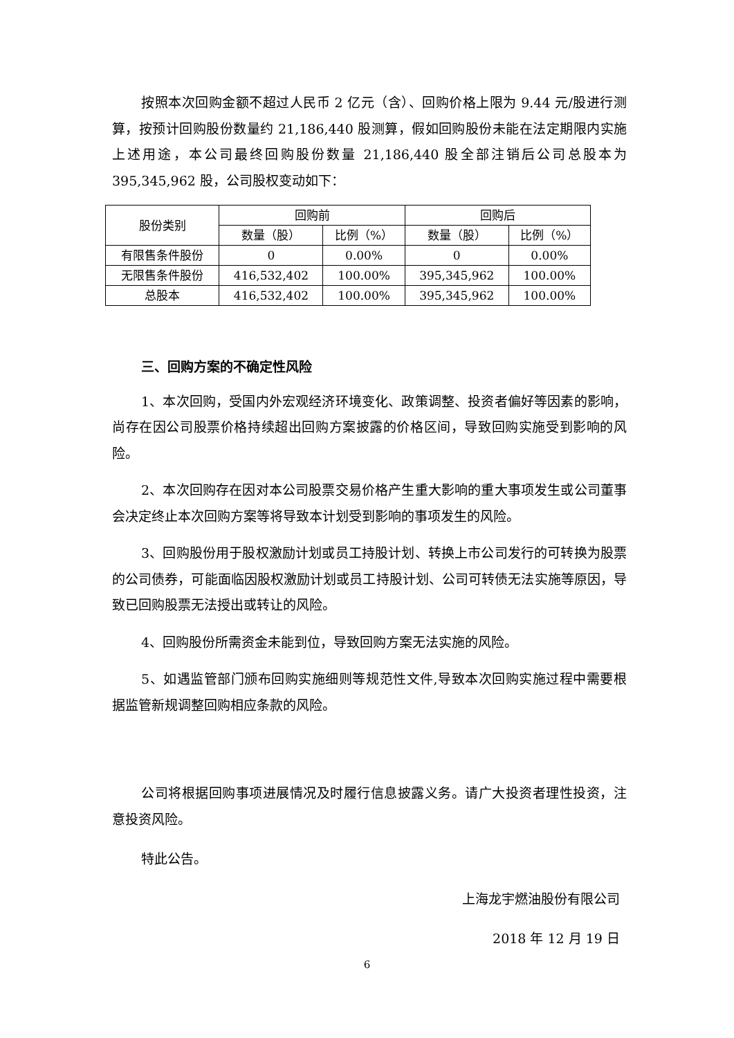按照本次回购金额不超过人民币 2 亿元（含）、回购价格上限为 9.44 元/股进行测算，按预计回购股份数量约 21,186,440 股测算，假如回购股份未能在法定期限内实施上述用途，本公司最终回购股份数量 21,186,440 股全部注销后公司总股本为 395,345,962 股，公司股权变动如下：
| 股份类别 | 回购前 | | 回购后 | |
| --- | --- | --- | --- | --- |
| | 数量（股） | 比例（%） | 数量（股） | 比例（%） |
| 有限售条件股份 | 0 | 0.00% | 0 | 0.00% |
| 无限售条件股份 | 416,532,402 | 100.00% | 395,345,962 | 100.00% |
| 总股本 | 416,532,402 | 100.00% | 395,345,962 | 100.00% |
三、回购方案的不确定性风险
1、本次回购，受国内外宏观经济环境变化、政策调整、投资者偏好等因素的影响，尚存在因公司股票价格持续超出回购方案披露的价格区间，导致回购实施受到影响的风险。
2、本次回购存在因对本公司股票交易价格产生重大影响的重大事项发生或公司董事会决定终止本次回购方案等将导致本计划受到影响的事项发生的风险。
3、回购股份用于股权激励计划或员工持股计划、转换上市公司发行的可转换为股票的公司债券，可能面临因股权激励计划或员工持股计划、公司可转债无法实施等原因，导致已回购股票无法授出或转让的风险。
4、回购股份所需资金未能到位，导致回购方案无法实施的风险。
5、如遇监管部门颁布回购实施细则等规范性文件,导致本次回购实施过程中需要根据监管新规调整回购相应条款的风险。
公司将根据回购事项进展情况及时履行信息披露义务。请广大投资者理性投资，注意投资风险。
特此公告。
上海龙宇燃油股份有限公司
2018 年 12 月 19 日
6